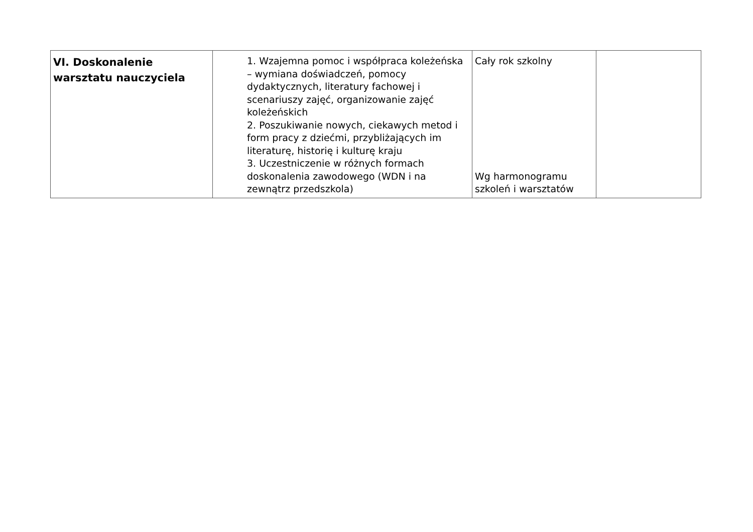| VI. Doskonalenie warsztatu nauczyciela | 1. Wzajemna pomoc i współpraca koleżeńska – wymiana doświadczeń, pomocy dydaktycznych, literatury fachowej i scenariuszy zajęć, organizowanie zajęć koleżeńskich 2. Poszukiwanie nowych, ciekawych metod i form pracy z dziećmi, przybliżających im literaturę, historię i kulturę kraju 3. Uczestniczenie w różnych formach doskonalenia zawodowego (WDN i na zewnątrz przedszkola) | Cały rok szkolny Wg harmonogramu szkoleń i warsztatów | |